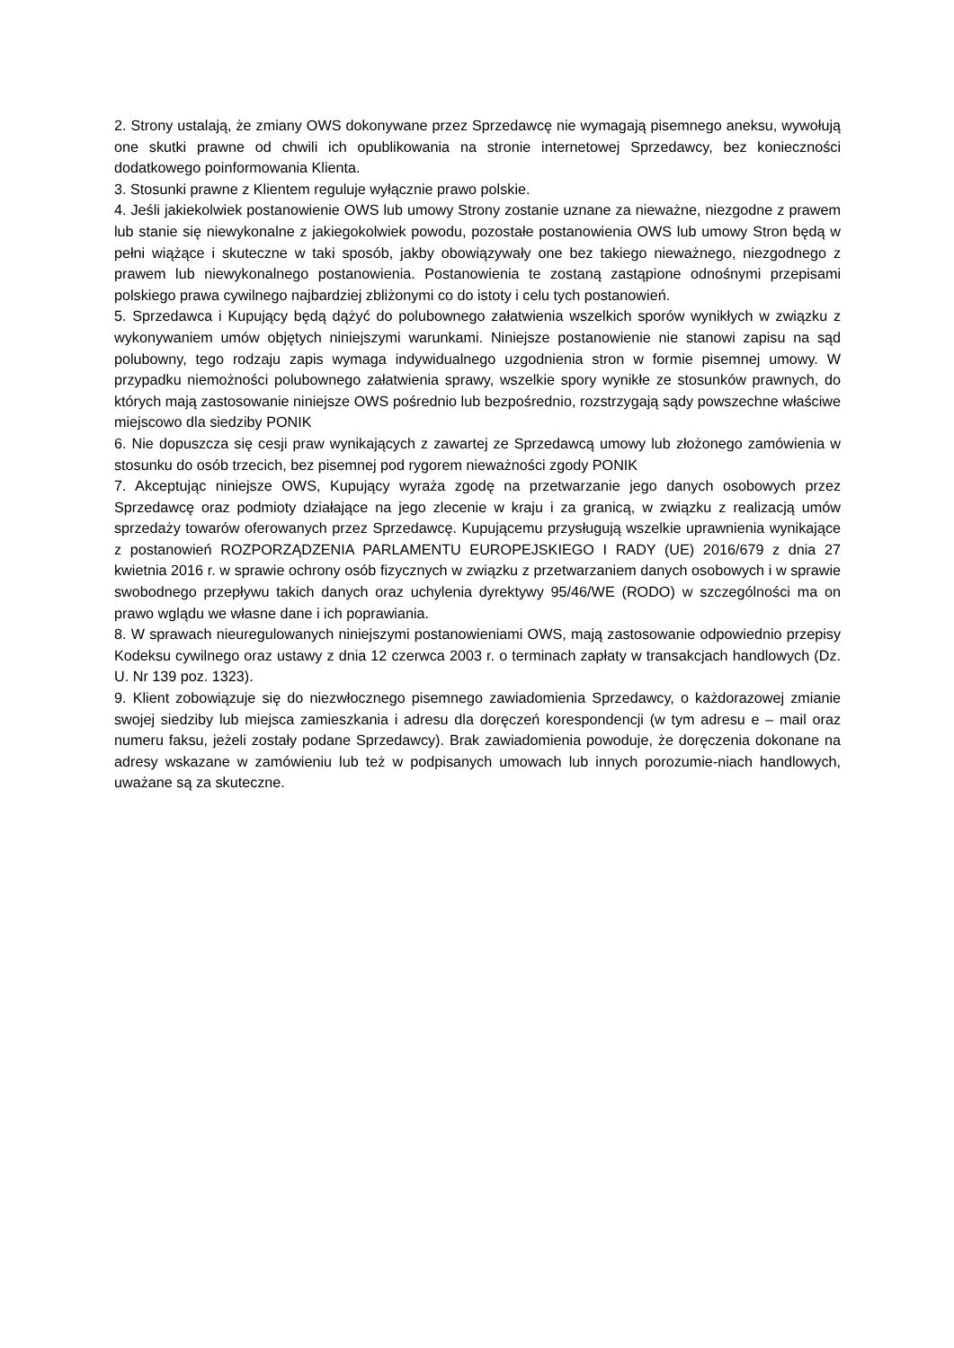2. Strony ustalają, że zmiany OWS dokonywane przez Sprzedawcę nie wymagają pisemnego aneksu, wywołują one skutki prawne od chwili ich opublikowania na stronie internetowej Sprzedawcy, bez konieczności dodatkowego poinformowania Klienta.
3. Stosunki prawne z Klientem reguluje wyłącznie prawo polskie.
4. Jeśli jakiekolwiek postanowienie OWS lub umowy Strony zostanie uznane za nieważne, niezgodne z prawem lub stanie się niewykonalne z jakiegokolwiek powodu, pozostałe postanowienia OWS lub umowy Stron będą w pełni wiążące i skuteczne w taki sposób, jakby obowiązywały one bez takiego nieważnego, niezgodnego z prawem lub niewykonalnego postanowienia. Postanowienia te zostaną zastąpione odnośnymi przepisami polskiego prawa cywilnego najbardziej zbliżonymi co do istoty i celu tych postanowień.
5. Sprzedawca i Kupujący będą dążyć do polubownego załatwienia wszelkich sporów wynikłych w związku z wykonywaniem umów objętych niniejszymi warunkami. Niniejsze postanowienie nie stanowi zapisu na sąd polubowny, tego rodzaju zapis wymaga indywidualnego uzgodnienia stron w formie pisemnej umowy. W przypadku niemożności polubownego załatwienia sprawy, wszelkie spory wynikłe ze stosunków prawnych, do których mają zastosowanie niniejsze OWS pośrednio lub bezpośrednio, rozstrzygają sądy powszechne właściwe miejscowo dla siedziby PONIK
6. Nie dopuszcza się cesji praw wynikających z zawartej ze Sprzedawcą umowy lub złożonego zamówienia w stosunku do osób trzecich, bez pisemnej pod rygorem nieważności zgody PONIK
7. Akceptując niniejsze OWS, Kupujący wyraża zgodę na przetwarzanie jego danych osobowych przez Sprzedawcę oraz podmioty działające na jego zlecenie w kraju i za granicą, w związku z realizacją umów sprzedaży towarów oferowanych przez Sprzedawcę. Kupującemu przysługują wszelkie uprawnienia wynikające z postanowień ROZPORZĄDZENIA PARLAMENTU EUROPEJSKIEGO I RADY (UE) 2016/679 z dnia 27 kwietnia 2016 r. w sprawie ochrony osób fizycznych w związku z przetwarzaniem danych osobowych i w sprawie swobodnego przepływu takich danych oraz uchylenia dyrektywy 95/46/WE (RODO) w szczególności ma on prawo wglądu we własne dane i ich poprawiania.
8. W sprawach nieuregulowanych niniejszymi postanowieniami OWS, mają zastosowanie odpowiednio przepisy Kodeksu cywilnego oraz ustawy z dnia 12 czerwca 2003 r. o terminach zapłaty w transakcjach handlowych (Dz. U. Nr 139 poz. 1323).
9. Klient zobowiązuje się do niezwłocznego pisemnego zawiadomienia Sprzedawcy, o każdorazowej zmianie swojej siedziby lub miejsca zamieszkania i adresu dla doręczeń korespondencji (w tym adresu e – mail oraz numeru faksu, jeżeli zostały podane Sprzedawcy). Brak zawiadomienia powoduje, że doręczenia dokonane na adresy wskazane w zamówieniu lub też w podpisanych umowach lub innych porozumie-niach handlowych, uważane są za skuteczne.